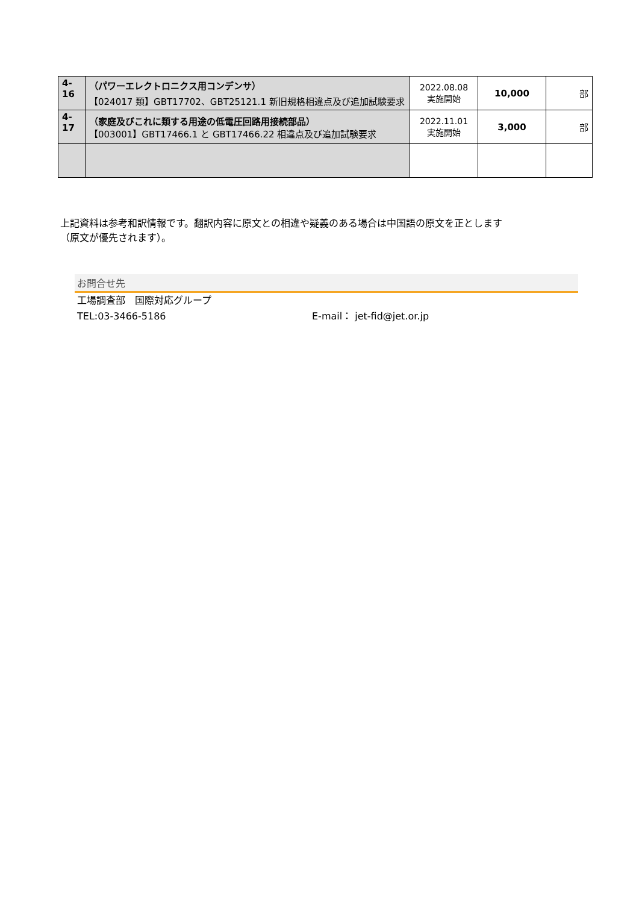| 4-16 | （パワーエレクトロニクス用コンデンサ） 【024017 類】GBT17702、GBT25121.1 新旧規格相違点及び追加試験要求 | 2022.08.08 実施開始 | 10,000 | 部 |
| 4-17 | （家庭及びこれに類する用途の低電圧回路用接続部品） 【003001】GBT17466.1 と GBT17466.22 相違点及び追加試験要求 | 2022.11.01 実施開始 | 3,000 | 部 |
上記資料は参考和訳情報です。翻訳内容に原文との相違や疑義のある場合は中国語の原文を正とします
（原文が優先されます）。
お問合せ先
工場調査部　国際対応グループ
TEL:03-3466-5186 E-mail： jet-fid@jet.or.jp